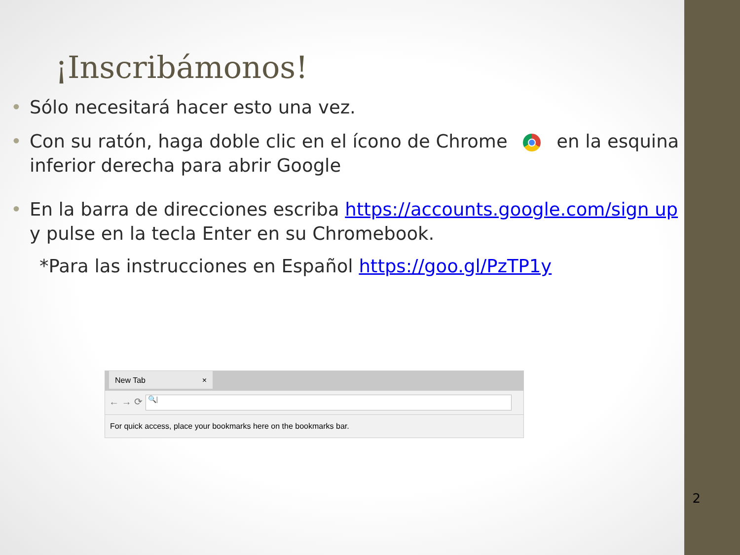¡Inscribámonos!
• Sólo necesitará hacer esto una vez.
• Con su ratón, haga doble clic en el ícono de Chrome en la esquina inferior derecha para abrir Google
• En la barra de direcciones escriba https://accounts.google.com/sign up y pulse en la tecla Enter en su Chromebook.
*Para las instrucciones en Español https://goo.gl/PzTP1y
New Tab ×
← → ⟳ 🔍|
For quick access, place your bookmarks here on the bookmarks bar.
2